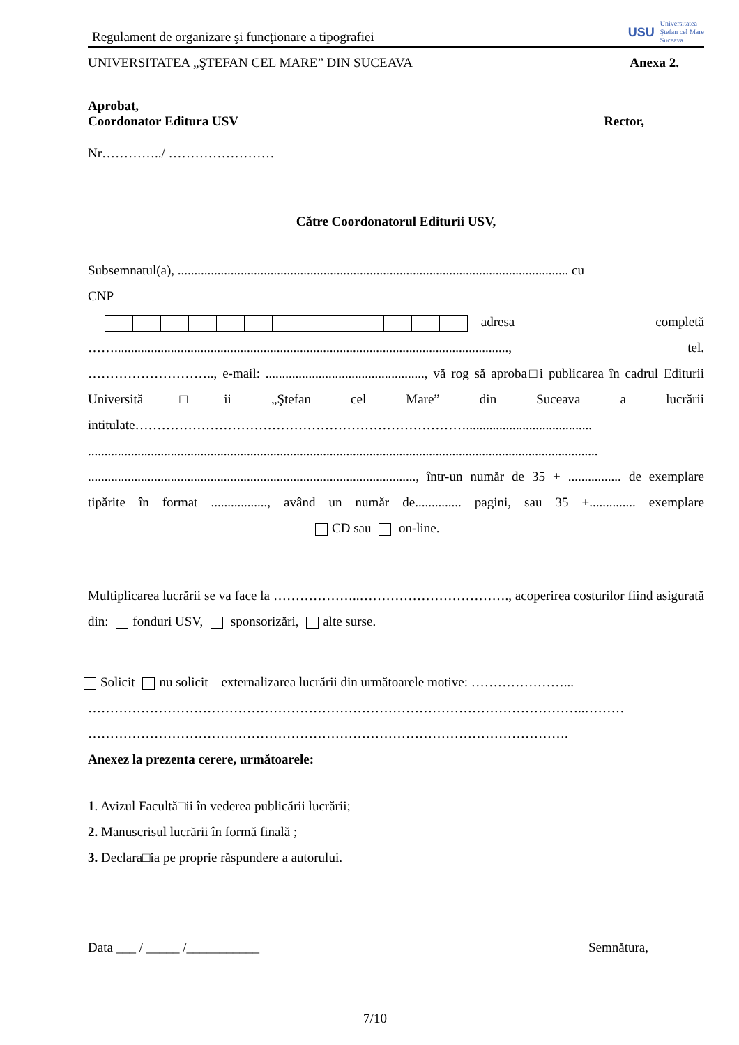Regulament de organizare şi funcţionare a tipografiei
USU Universitatea
Ştefan cel Mare
Suceava
UNIVERSITATEA „ŞTEFAN CEL MARE” DIN SUCEAVA Anexa 2.
Aprobat,
Coordonator Editura USV Rector,
Nr…………../ ……………………
Către Coordonatorul Editurii USV,
Subsemnatul(a), ...................................................................................................................... cu
CNP
adresa completă
……......................................................................................................................., tel.
……………………….., e-mail: ................................................, vă rog să aproba□i publicarea în cadrul Editurii Universită□ii „Ştefan cel Mare” din Suceava a lucrării intitulate…………………………………………………………………......................................
..........................................................................................................................................................
..................................................................................................., într-un număr de 35 + ................ de exemplare tipărite în format ................., având un număr de.............. pagini, sau 35 +.............. exemplare CD sau on-line.
Multiplicarea lucrării se va face la ………………..……………………………., acoperirea costurilor fiind asigurată din: fonduri USV, sponsorizări, alte surse.
Solicit nu solicit externalizarea lucrării din următoarele motive: …………………...
…………………………………………………………………………………………………..………
……………………………………………………………………………………………….
Anexez la prezenta cerere, următoarele:
1. Avizul Facultă□ii în vederea publicării lucrării;
2. Manuscrisul lucrării în formă finală ;
3. Declara□ia pe proprie răspundere a autorului.
Data ___ / _____ /___________ Semnătura,
7/10